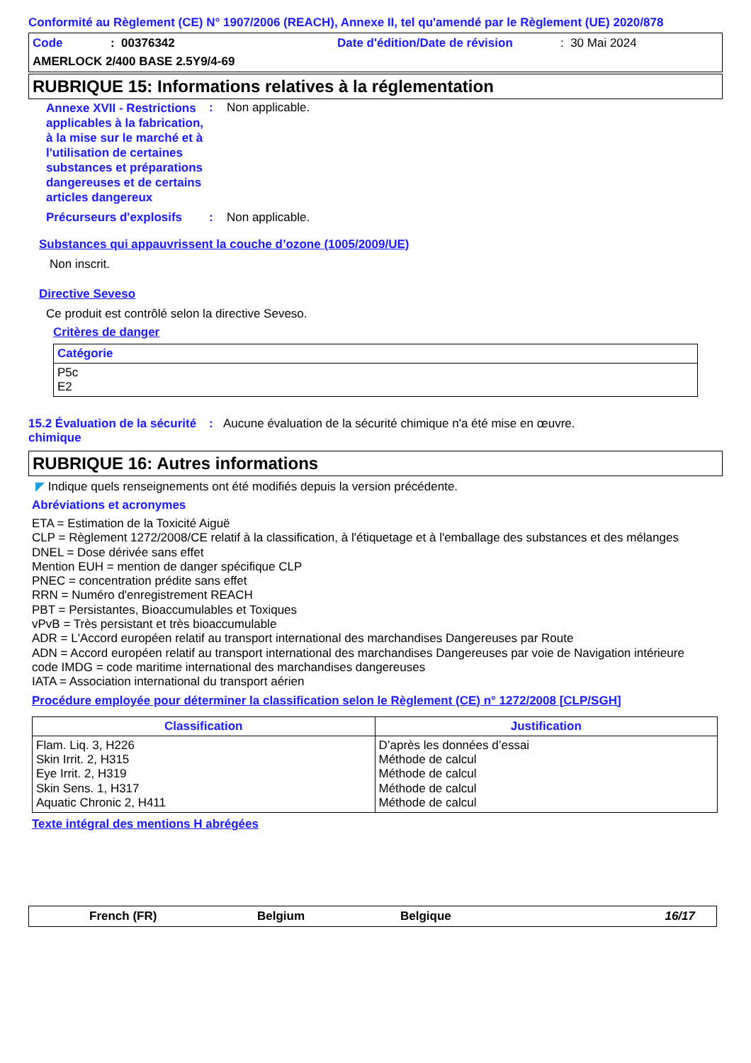Conformité au Règlement (CE) N° 1907/2006 (REACH), Annexe II, tel qu'amendé par le Règlement (UE) 2020/878
Code: 00376342 Date d'édition/Date de révision: 30 Mai 2024
AMERLOCK 2/400 BASE 2.5Y9/4-69
RUBRIQUE 15: Informations relatives à la réglementation
Annexe XVII - Restrictions applicables à la fabrication, à la mise sur le marché et à l'utilisation de certaines substances et préparations dangereuses et de certains articles dangereux
: Non applicable.
Précurseurs d'explosifs
: Non applicable.
Substances qui appauvrissent la couche d’ozone (1005/2009/UE)
Non inscrit.
Directive Seveso
Ce produit est contrôlé selon la directive Seveso.
Critères de danger
| Catégorie |
| --- |
| P5c E2 |
15.2 Évaluation de la sécurité chimique
: Aucune évaluation de la sécurité chimique n'a été mise en œuvre.
RUBRIQUE 16: Autres informations
◤ Indique quels renseignements ont été modifiés depuis la version précédente.
Abréviations et acronymes
ETA = Estimation de la Toxicité Aiguë
CLP = Règlement 1272/2008/CE relatif à la classification, à l'étiquetage et à l'emballage des substances et des mélanges
DNEL = Dose dérivée sans effet
Mention EUH = mention de danger spécifique CLP
PNEC = concentration prédite sans effet
RRN = Numéro d'enregistrement REACH
PBT = Persistantes, Bioaccumulables et Toxiques
vPvB = Très persistant et très bioaccumulable
ADR = L'Accord européen relatif au transport international des marchandises Dangereuses par Route
ADN = Accord européen relatif au transport international des marchandises Dangereuses par voie de Navigation intérieure
code IMDG = code maritime international des marchandises dangereuses
IATA = Association international du transport aérien
Procédure employée pour déterminer la classification selon le Règlement (CE) n° 1272/2008 [CLP/SGH]
| Classification | Justification |
| --- | --- |
| Flam. Liq. 3, H226 Skin Irrit. 2, H315 Eye Irrit. 2, H319 Skin Sens. 1, H317 Aquatic Chronic 2, H411 | D’après les données d’essai Méthode de calcul Méthode de calcul Méthode de calcul Méthode de calcul |
Texte intégral des mentions H abrégées
French (FR) Belgium Belgique 16/17